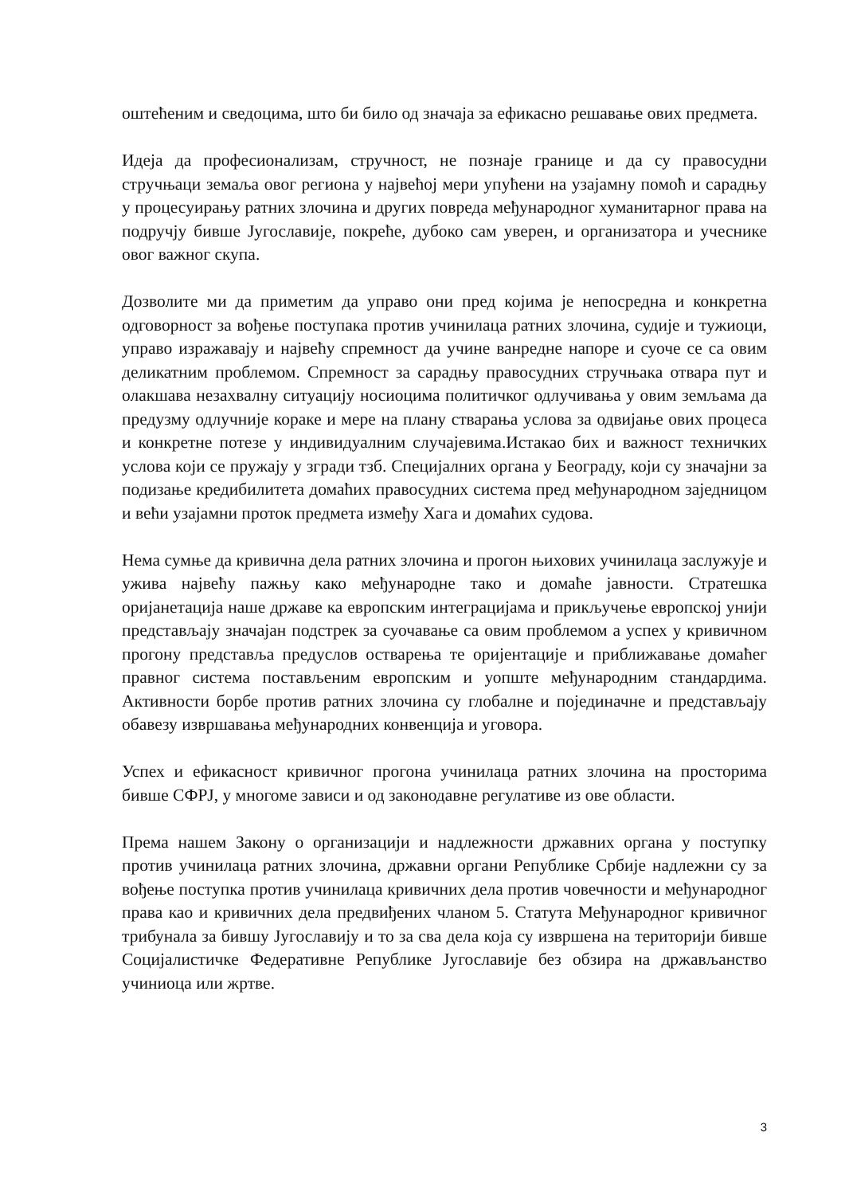оштећеним и сведоцима, што би било од значаја за ефикасно решавање ових предмета.
Идеја да професионализам, стручност, не познаје границе и да су правосудни стручњаци земаља овог региона у највећој мери упућени на узајамну помоћ и сарадњу у процесуирању ратних злочина и других повреда међународног хуманитарног права на подручју бивше Југославије, покреће, дубоко сам уверен, и организатора и учеснике овог важног скупа.
Дозволите ми да приметим да управо они пред којима је непосредна и конкретна одговорност за вођење поступака против учинилаца ратних злочина, судије и тужиоци, управо изражавају и највећу спремност да учине ванредне напоре и суоче се са овим деликатним проблемом. Спремност за сарадњу правосудних стручњака отвара пут и олакшава незахвалну ситуацију носиоцима политичког одлучивања у овим земљама да предузму одлучније кораке и мере на плану стварања услова за одвијање ових процеса и конкретне потезе у индивидуалним случајевима.Истакао бих и важност техничких услова који се пружају у згради тзб. Специјалних органа у Београду, који су значајни за подизање кредибилитета домаћих правосудних система пред међународном заједницом и већи узајамни проток предмета између Хага и домаћих судова.
Нема сумње да кривична дела ратних злочина и прогон њихових учинилаца заслужује и ужива највећу пажњу како међународне тако и домаће јавности. Стратешка оријанетација наше државе ка европским интеграцијама и прикључење европској унији представљају значајан подстрек за суочавање са овим проблемом а успех у кривичном прогону представља предуслов остварења те оријентације и приближавање домаћег правног система постављеним европским и уопште међународним стандардима. Активности борбе против ратних злочина су глобалне и појединачне и представљају обавезу извршавања међународних конвенција и уговора.
Успех и ефикасност кривичног прогона учинилаца ратних злочина на просторима бивше СФРЈ, у многоме зависи и од законодавне регулативе из ове области.
Према нашем Закону о организацији и надлежности државних органа у поступку против учинилаца ратних злочина, државни органи Републике Србије надлежни су за вођење поступка против учинилаца кривичних дела против човечности и међународног права као и кривичних дела предвиђених чланом 5. Статута Међународног кривичног трибунала за бившу Југославију и то за сва дела која су извршена на територији бивше Социјалистичке Федеративне Републике Југославије без обзира на држављанство учиниоца или жртве.
3